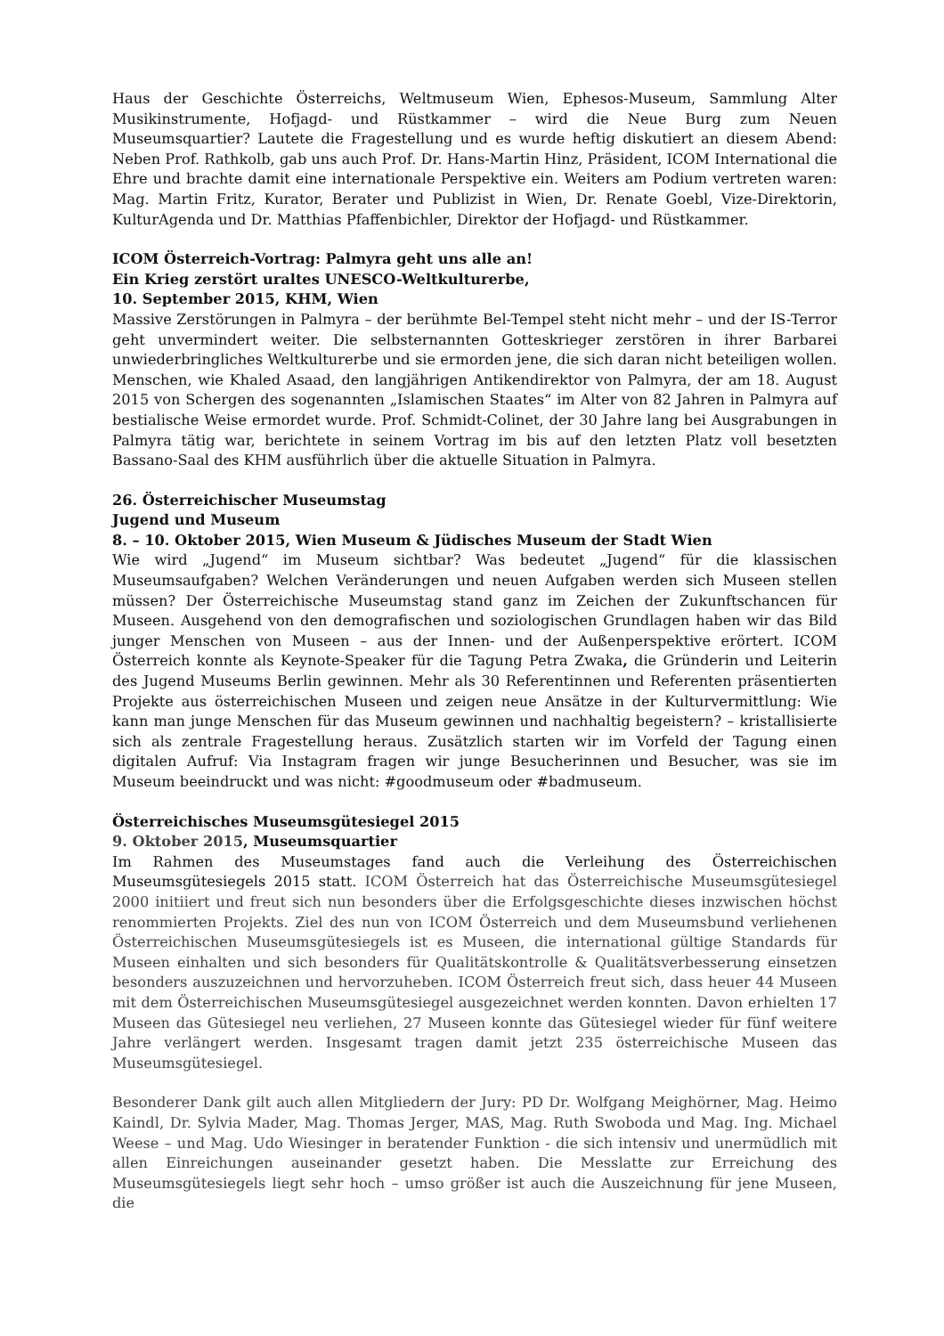Haus der Geschichte Österreichs, Weltmuseum Wien, Ephesos-Museum, Sammlung Alter Musikinstrumente, Hofjagd- und Rüstkammer – wird die Neue Burg zum Neuen Museumsquartier? Lautete die Fragestellung und es wurde heftig diskutiert an diesem Abend: Neben Prof. Rathkolb, gab uns auch Prof. Dr. Hans-Martin Hinz, Präsident, ICOM International die Ehre und brachte damit eine internationale Perspektive ein. Weiters am Podium vertreten waren: Mag. Martin Fritz, Kurator, Berater und Publizist in Wien, Dr. Renate Goebl, Vize-Direktorin, KulturAgenda und Dr. Matthias Pfaffenbichler, Direktor der Hofjagd- und Rüstkammer.
ICOM Österreich-Vortrag: Palmyra geht uns alle an!
Ein Krieg zerstört uraltes UNESCO-Weltkulturerbe,
10. September 2015, KHM, Wien
Massive Zerstörungen in Palmyra – der berühmte Bel-Tempel steht nicht mehr – und der IS-Terror geht unvermindert weiter. Die selbsternannten Gotteskrieger zerstören in ihrer Barbarei unwiederbringliches Weltkulturerbe und sie ermorden jene, die sich daran nicht beteiligen wollen. Menschen, wie Khaled Asaad, den langjährigen Antikendirektor von Palmyra, der am 18. August 2015 von Schergen des sogenannten „Islamischen Staates“ im Alter von 82 Jahren in Palmyra auf bestialische Weise ermordet wurde. Prof. Schmidt-Colinet, der 30 Jahre lang bei Ausgrabungen in Palmyra tätig war, berichtete in seinem Vortrag im bis auf den letzten Platz voll besetzten Bassano-Saal des KHM ausführlich über die aktuelle Situation in Palmyra.
26. Österreichischer Museumstag
Jugend und Museum
8. – 10. Oktober 2015, Wien Museum & Jüdisches Museum der Stadt Wien
Wie wird „Jugend“ im Museum sichtbar? Was bedeutet „Jugend“ für die klassischen Museumsaufgaben? Welchen Veränderungen und neuen Aufgaben werden sich Museen stellen müssen? Der Österreichische Museumstag stand ganz im Zeichen der Zukunftschancen für Museen. Ausgehend von den demografischen und soziologischen Grundlagen haben wir das Bild junger Menschen von Museen – aus der Innen- und der Außenperspektive erörtert. ICOM Österreich konnte als Keynote-Speaker für die Tagung Petra Zwaka, die Gründerin und Leiterin des Jugend Museums Berlin gewinnen. Mehr als 30 Referentinnen und Referenten präsentierten Projekte aus österreichischen Museen und zeigen neue Ansätze in der Kulturvermittlung: Wie kann man junge Menschen für das Museum gewinnen und nachhaltig begeistern? – kristallisierte sich als zentrale Fragestellung heraus. Zusätzlich starten wir im Vorfeld der Tagung einen digitalen Aufruf: Via Instagram fragen wir junge Besucherinnen und Besucher, was sie im Museum beeindruckt und was nicht: #goodmuseum oder #badmuseum.
Österreichisches Museumsgütesiegel 2015
9. Oktober 2015, Museumsquartier
Im Rahmen des Museumstages fand auch die Verleihung des Österreichischen Museumsgütesiegels 2015 statt. ICOM Österreich hat das Österreichische Museumsgütesiegel 2000 initiiert und freut sich nun besonders über die Erfolgsgeschichte dieses inzwischen höchst renommierten Projekts. Ziel des nun von ICOM Österreich und dem Museumsbund verliehenen Österreichischen Museumsgütesiegels ist es Museen, die international gültige Standards für Museen einhalten und sich besonders für Qualitätskontrolle & Qualitätsverbesserung einsetzen besonders auszuzeichnen und hervorzuheben. ICOM Österreich freut sich, dass heuer 44 Museen mit dem Österreichischen Museumsgütesiegel ausgezeichnet werden konnten. Davon erhielten 17 Museen das Gütesiegel neu verliehen, 27 Museen konnte das Gütesiegel wieder für fünf weitere Jahre verlängert werden. Insgesamt tragen damit jetzt 235 österreichische Museen das Museumsgütesiegel.
Besonderer Dank gilt auch allen Mitgliedern der Jury: PD Dr. Wolfgang Meighörner, Mag. Heimo Kaindl, Dr. Sylvia Mader, Mag. Thomas Jerger, MAS, Mag. Ruth Swoboda und Mag. Ing. Michael Weese – und Mag. Udo Wiesinger in beratender Funktion - die sich intensiv und unermüdlich mit allen Einreichungen auseinander gesetzt haben. Die Messlatte zur Erreichung des Museumsgütesiegels liegt sehr hoch – umso größer ist auch die Auszeichnung für jene Museen, die